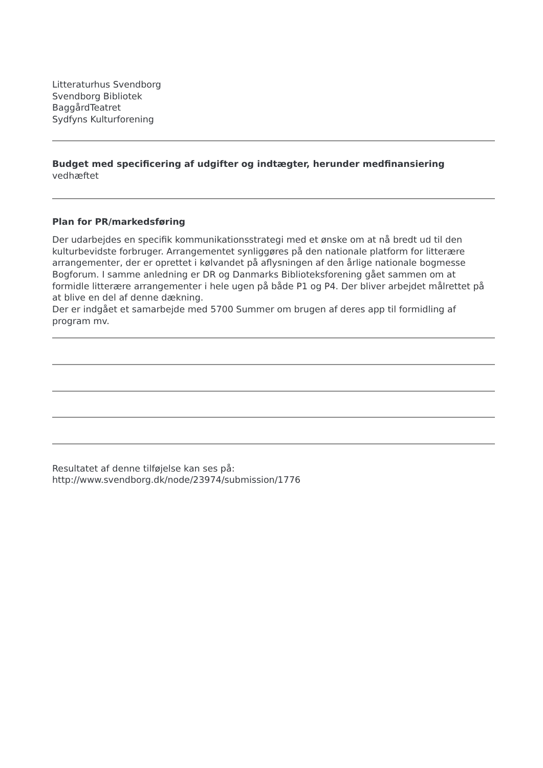Litteraturhus Svendborg
Svendborg Bibliotek
BaggårdTeatret
Sydfyns Kulturforening
Budget med specificering af udgifter og indtægter, herunder medfinansiering
vedhæftet
Plan for PR/markedsføring
Der udarbejdes en specifik kommunikationsstrategi med et ønske om at nå bredt ud til den kulturbevidste forbruger. Arrangementet synliggøres på den nationale platform for litterære arrangementer, der er oprettet i kølvandet på aflysningen af den årlige nationale bogmesse Bogforum. I samme anledning er DR og Danmarks Biblioteksforening gået sammen om at formidle litterære arrangementer i hele ugen på både P1 og P4. Der bliver arbejdet målrettet på at blive en del af denne dækning.
Der er indgået et samarbejde med 5700 Summer om brugen af deres app til formidling af program mv.
Resultatet af denne tilføjelse kan ses på:
http://www.svendborg.dk/node/23974/submission/1776